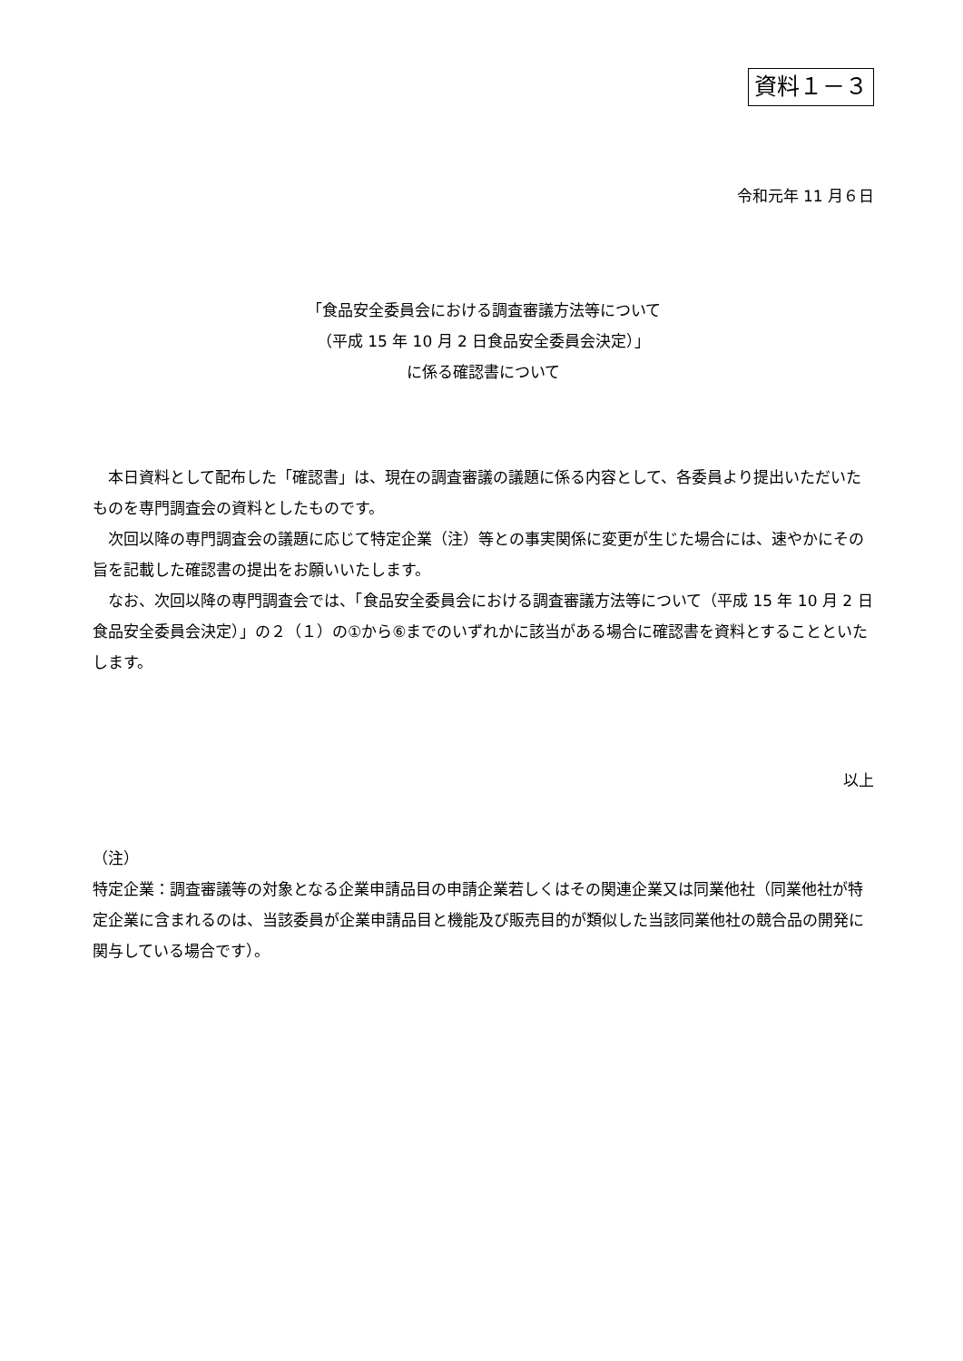資料１－３
令和元年 11 月６日
「食品安全委員会における調査審議方法等について
（平成 15 年 10 月 2 日食品安全委員会決定）」
に係る確認書について
本日資料として配布した「確認書」は、現在の調査審議の議題に係る内容として、各委員より提出いただいたものを専門調査会の資料としたものです。
次回以降の専門調査会の議題に応じて特定企業（注）等との事実関係に変更が生じた場合には、速やかにその旨を記載した確認書の提出をお願いいたします。
なお、次回以降の専門調査会では、「食品安全委員会における調査審議方法等について（平成 15 年 10 月 2 日食品安全委員会決定）」の２（１）の①から⑥までのいずれかに該当がある場合に確認書を資料とすることといたします。
以上
（注）
特定企業：調査審議等の対象となる企業申請品目の申請企業若しくはその関連企業又は同業他社（同業他社が特定企業に含まれるのは、当該委員が企業申請品目と機能及び販売目的が類似した当該同業他社の競合品の開発に関与している場合です）。